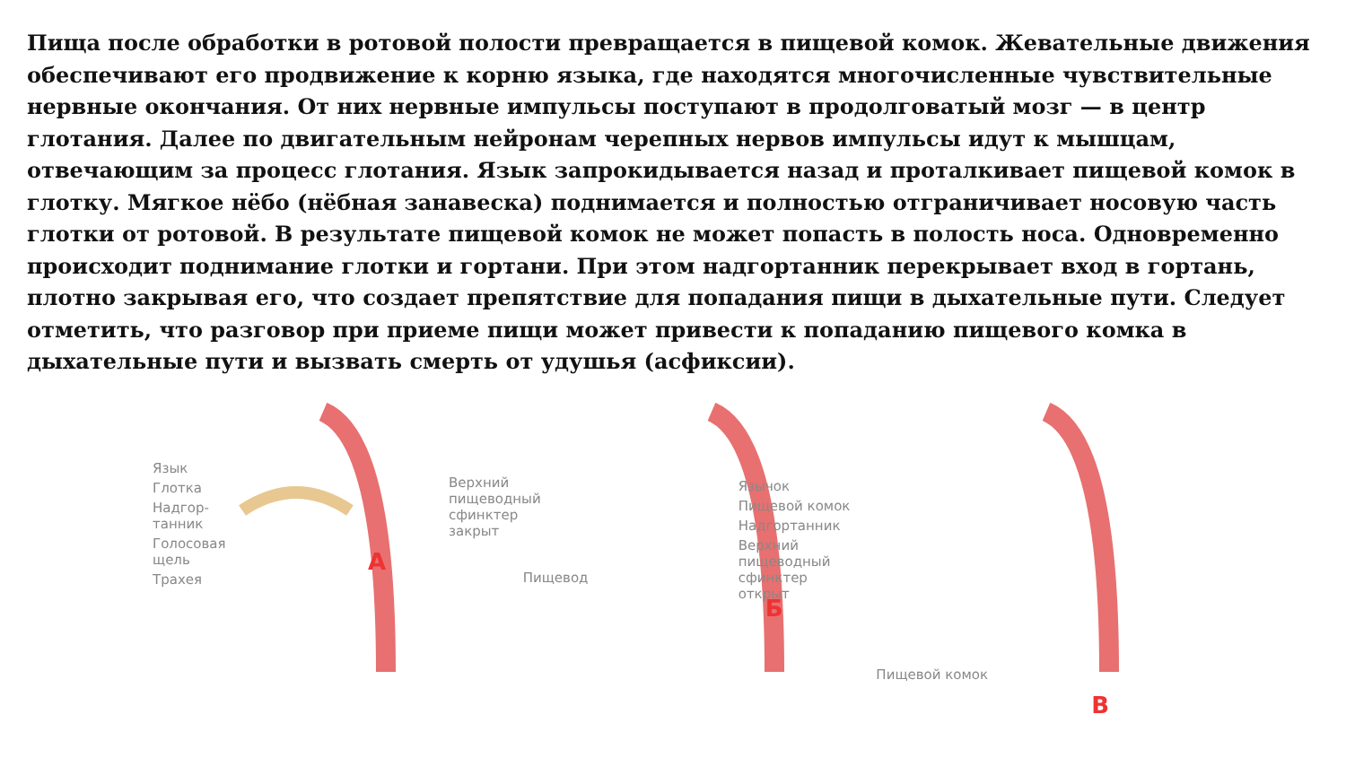Пища после обработки в ротовой полости превращается в пищевой комок. Жевательные движения обеспечивают его продвижение к корню языка, где находятся многочисленные чувствительные нервные окончания. От них нервные импульсы поступают в продолговатый мозг — в центр глотания. Далее по двигательным нейронам черепных нервов импульсы идут к мышцам, отвечающим за процесс глотания. Язык запрокидывается назад и проталкивает пищевой комок в глотку. Мягкое нёбо (нёбная занавеска) поднимается и полностью отграничивает носовую часть глотки от ротовой. В результате пищевой комок не может попасть в полость носа. Одновременно происходит поднимание глотки и гортани. При этом надгортанник перекрывает вход в гортань, плотно закрывая его, что создает препятствие для попадания пищи в дыхательные пути. Следует отметить, что разговор при приеме пищи может привести к попаданию пищевого комка в дыхательные пути и вызвать смерть от удушья (асфиксии).
Язык
Глотка
Надгор-
танник
Голосовая
щель
Трахея
Верхний
пищеводный
сфинктер
закрыт
А
Язычок
Пищевой комок
Надгортанник
Верхний
пищеводный
сфинктер
открыт
Пищевод
Б
Пищевой комок
В